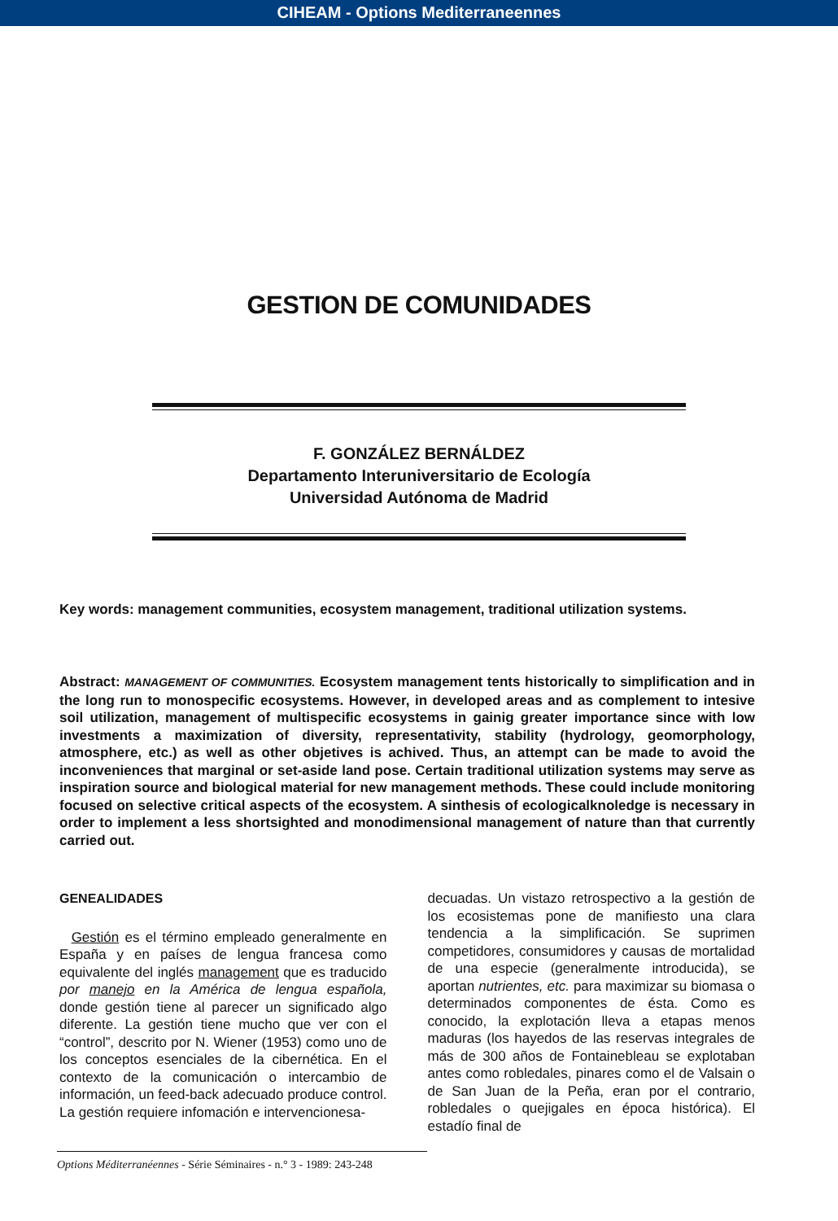CIHEAM - Options Mediterraneennes
GESTION DE COMUNIDADES
F. GONZÁLEZ BERNÁLDEZ
Departamento Interuniversitario de Ecología
Universidad Autónoma de Madrid
Key words: management communities, ecosystem management, traditional utilization systems.
Abstract: MANAGEMENT OF COMMUNITIES. Ecosystem management tents historically to simplification and in the long run to monospecific ecosystems. However, in developed areas and as complement to intesive soil utilization, management of multispecific ecosystems in gainig greater importance since with low investments a maximization of diversity, representativity, stability (hydrology, geomorphology, atmosphere, etc.) as well as other objetives is achived. Thus, an attempt can be made to avoid the inconveniences that marginal or set-aside land pose. Certain traditional utilization systems may serve as inspiration source and biological material for new management methods. These could include monitoring focused on selective critical aspects of the ecosystem. A sinthesis of ecologicalknoledge is necessary in order to implement a less shortsighted and monodimensional management of nature than that currently carried out.
GENEALIDADES
Gestión es el término empleado generalmente en España y en países de lengua francesa como equivalente del inglés management que es traducido por manejo en la América de lengua española, donde gestión tiene al parecer un significado algo diferente. La gestión tiene mucho que ver con el “control”, descrito por N. Wiener (1953) como uno de los conceptos esenciales de la cibernética. En el contexto de la comunicación o intercambio de información, un feed-back adecuado produce control. La gestión requiere infomación e intervencionesa-
decuadas. Un vistazo retrospectivo a la gestión de los ecosistemas pone de manifiesto una clara tendencia a la simplificación. Se suprimen competidores, consumidores y causas de mortalidad de una especie (generalmente introducida), se aportan nutrientes, etc. para maximizar su biomasa o determinados componentes de ésta. Como es conocido, la explotación lleva a etapas menos maduras (los hayedos de las reservas integrales de más de 300 años de Fontainebleau se explotaban antes como robledales, pinares como el de Valsain o de San Juan de la Peña, eran por el contrario, robledales o quejigales en época histórica). El estadío final de
Options Méditerranéennes - Série Séminaires - n.° 3 - 1989: 243-248